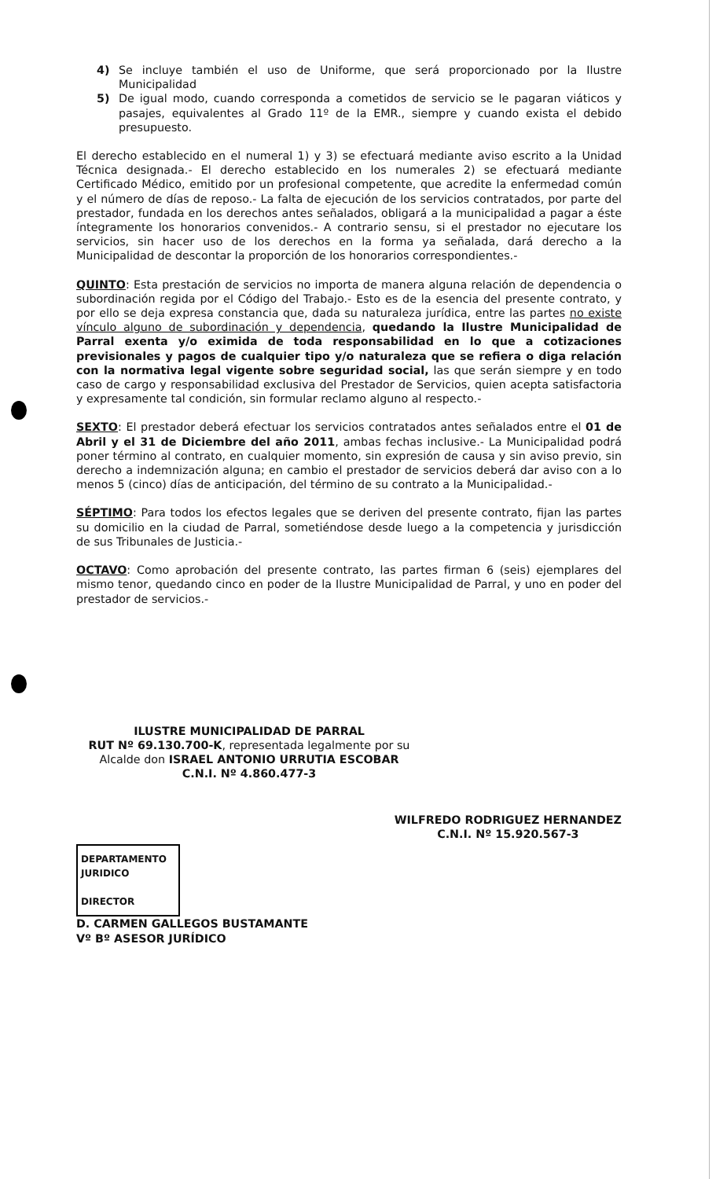4) Se incluye también el uso de Uniforme, que será proporcionado por la Ilustre Municipalidad
5) De igual modo, cuando corresponda a cometidos de servicio se le pagaran viáticos y pasajes, equivalentes al Grado 11º de la EMR., siempre y cuando exista el debido presupuesto.
El derecho establecido en el numeral 1) y 3) se efectuará mediante aviso escrito a la Unidad Técnica designada.- El derecho establecido en los numerales 2) se efectuará mediante Certificado Médico, emitido por un profesional competente, que acredite la enfermedad común y el número de días de reposo.- La falta de ejecución de los servicios contratados, por parte del prestador, fundada en los derechos antes señalados, obligará a la municipalidad a pagar a éste íntegramente los honorarios convenidos.- A contrario sensu, si el prestador no ejecutare los servicios, sin hacer uso de los derechos en la forma ya señalada, dará derecho a la Municipalidad de descontar la proporción de los honorarios correspondientes.-
QUINTO: Esta prestación de servicios no importa de manera alguna relación de dependencia o subordinación regida por el Código del Trabajo.- Esto es de la esencia del presente contrato, y por ello se deja expresa constancia que, dada su naturaleza jurídica, entre las partes no existe vínculo alguno de subordinación y dependencia, quedando la Ilustre Municipalidad de Parral exenta y/o eximida de toda responsabilidad en lo que a cotizaciones previsionales y pagos de cualquier tipo y/o naturaleza que se refiera o diga relación con la normativa legal vigente sobre seguridad social, las que serán siempre y en todo caso de cargo y responsabilidad exclusiva del Prestador de Servicios, quien acepta satisfactoria y expresamente tal condición, sin formular reclamo alguno al respecto.-
SEXTO: El prestador deberá efectuar los servicios contratados antes señalados entre el 01 de Abril y el 31 de Diciembre del año 2011, ambas fechas inclusive.- La Municipalidad podrá poner término al contrato, en cualquier momento, sin expresión de causa y sin aviso previo, sin derecho a indemnización alguna; en cambio el prestador de servicios deberá dar aviso con a lo menos 5 (cinco) días de anticipación, del término de su contrato a la Municipalidad.-
SÉPTIMO: Para todos los efectos legales que se deriven del presente contrato, fijan las partes su domicilio en la ciudad de Parral, sometiéndose desde luego a la competencia y jurisdicción de sus Tribunales de Justicia.-
OCTAVO: Como aprobación del presente contrato, las partes firman 6 (seis) ejemplares del mismo tenor, quedando cinco en poder de la Ilustre Municipalidad de Parral, y uno en poder del prestador de servicios.-
ILUSTRE MUNICIPALIDAD DE PARRAL
RUT Nº 69.130.700-K, representada legalmente por su
Alcalde don ISRAEL ANTONIO URRUTIA ESCOBAR
C.N.I. Nº 4.860.477-3
DEPARTAMENTO JURIDICO
DIRECTOR
D. CARMEN GALLEGOS BUSTAMANTE
Vº Bº ASESOR JURÍDICO
WILFREDO RODRIGUEZ HERNANDEZ
C.N.I. Nº 15.920.567-3